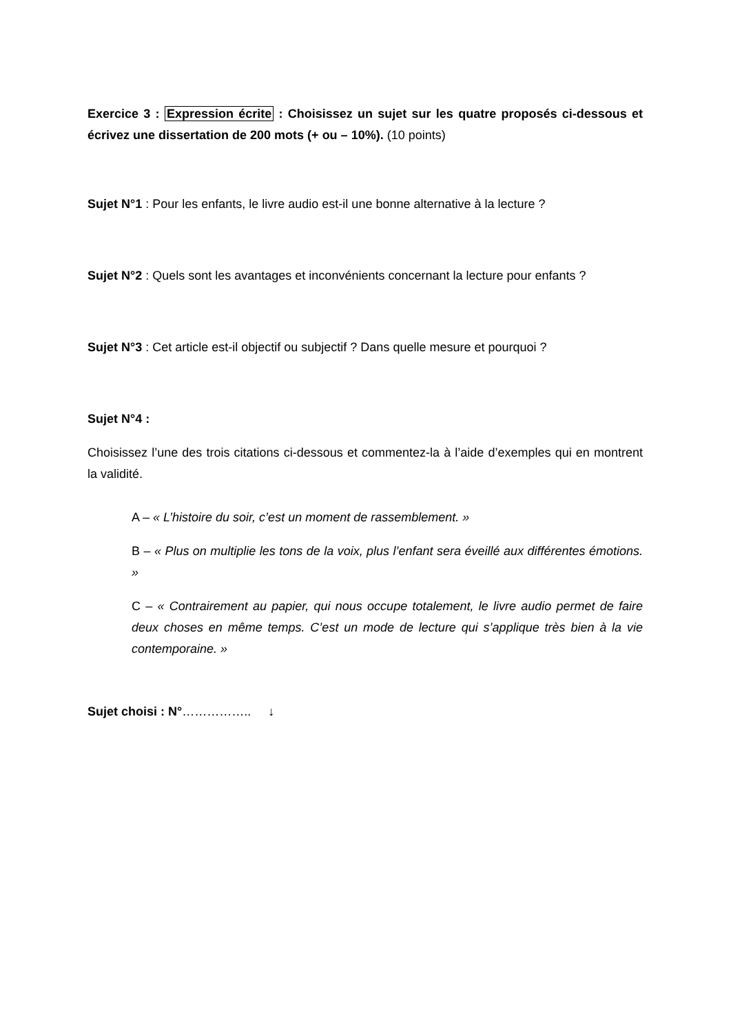Exercice 3 : Expression écrite : Choisissez un sujet sur les quatre proposés ci-dessous et écrivez une dissertation de 200 mots (+ ou – 10%). (10 points)
Sujet N°1 : Pour les enfants, le livre audio est-il une bonne alternative à la lecture ?
Sujet N°2 : Quels sont les avantages et inconvénients concernant la lecture pour enfants ?
Sujet N°3 : Cet article est-il objectif ou subjectif ? Dans quelle mesure et pourquoi ?
Sujet N°4 :
Choisissez l’une des trois citations ci-dessous et commentez-la à l’aide d’exemples qui en montrent la validité.
A – « L’histoire du soir, c’est un moment de rassemblement. »
B – « Plus on multiplie les tons de la voix, plus l’enfant sera éveillé aux différentes émotions. »
C – « Contrairement au papier, qui nous occupe totalement, le livre audio permet de faire deux choses en même temps. C’est un mode de lecture qui s’applique très bien à la vie contemporaine. »
Sujet choisi : N°…………….. ↓